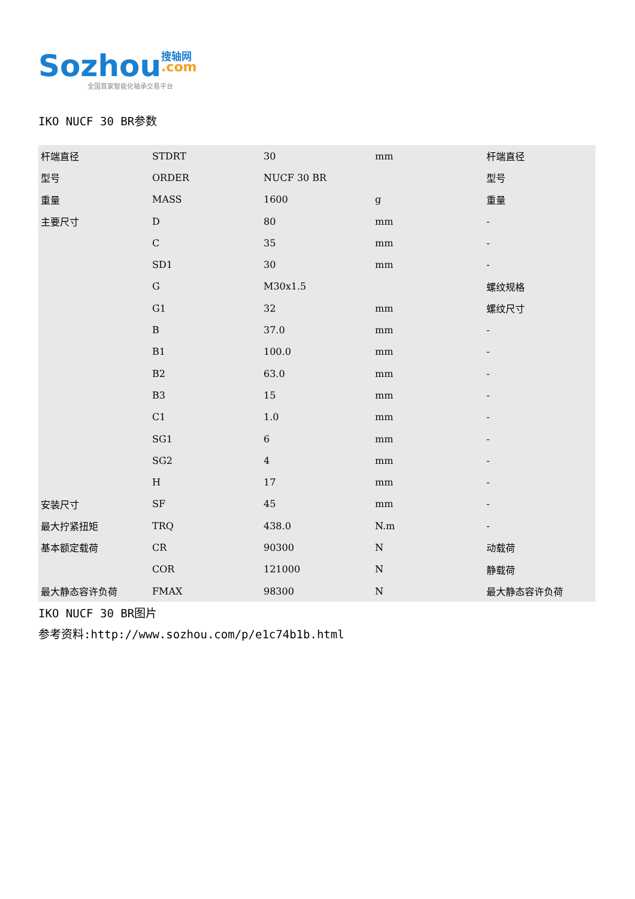Sozhou 搜轴网
.com
全国首家智能化轴承交易平台
IKO NUCF 30 BR参数
| 杆端直径 | STDRT | 30 | mm | 杆端直径 |
| 型号 | ORDER | NUCF 30 BR | | 型号 |
| 重量 | MASS | 1600 | g | 重量 |
| 主要尺寸 | D | 80 | mm | - |
| | C | 35 | mm | - |
| | SD1 | 30 | mm | - |
| | G | M30x1.5 | | 螺纹规格 |
| | G1 | 32 | mm | 螺纹尺寸 |
| | B | 37.0 | mm | - |
| | B1 | 100.0 | mm | - |
| | B2 | 63.0 | mm | - |
| | B3 | 15 | mm | - |
| | C1 | 1.0 | mm | - |
| | SG1 | 6 | mm | - |
| | SG2 | 4 | mm | - |
| | H | 17 | mm | - |
| 安装尺寸 | SF | 45 | mm | - |
| 最大拧紧扭矩 | TRQ | 438.0 | N.m | - |
| 基本额定载荷 | CR | 90300 | N | 动载荷 |
| | COR | 121000 | N | 静载荷 |
| 最大静态容许负荷 | FMAX | 98300 | N | 最大静态容许负荷 |
IKO NUCF 30 BR图片
参考资料:http://www.sozhou.com/p/e1c74b1b.html